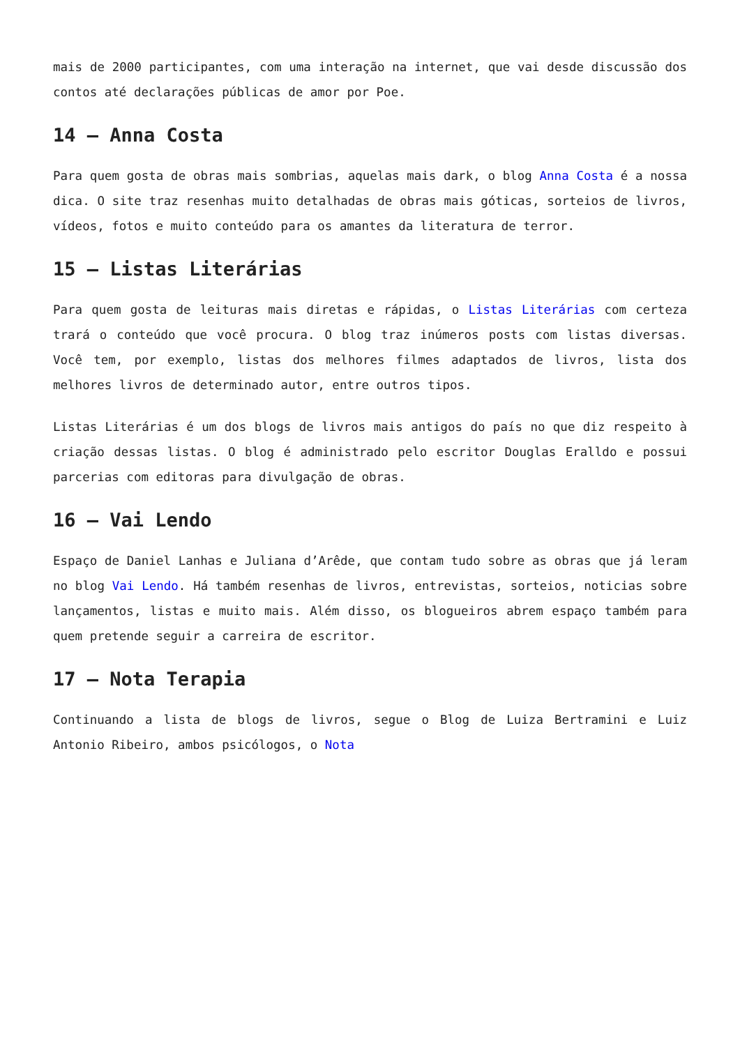mais de 2000 participantes, com uma interação na internet, que vai desde discussão dos contos até declarações públicas de amor por Poe.
14 – Anna Costa
Para quem gosta de obras mais sombrias, aquelas mais dark, o blog Anna Costa é a nossa dica. O site traz resenhas muito detalhadas de obras mais góticas, sorteios de livros, vídeos, fotos e muito conteúdo para os amantes da literatura de terror.
15 – Listas Literárias
Para quem gosta de leituras mais diretas e rápidas, o Listas Literárias com certeza trará o conteúdo que você procura. O blog traz inúmeros posts com listas diversas. Você tem, por exemplo, listas dos melhores filmes adaptados de livros, lista dos melhores livros de determinado autor, entre outros tipos.
Listas Literárias é um dos blogs de livros mais antigos do país no que diz respeito à criação dessas listas. O blog é administrado pelo escritor Douglas Eralldo e possui parcerias com editoras para divulgação de obras.
16 – Vai Lendo
Espaço de Daniel Lanhas e Juliana d’Arêde, que contam tudo sobre as obras que já leram no blog Vai Lendo. Há também resenhas de livros, entrevistas, sorteios, noticias sobre lançamentos, listas e muito mais. Além disso, os blogueiros abrem espaço também para quem pretende seguir a carreira de escritor.
17 – Nota Terapia
Continuando a lista de blogs de livros, segue o Blog de Luiza Bertramini e Luiz Antonio Ribeiro, ambos psicólogos, o Nota